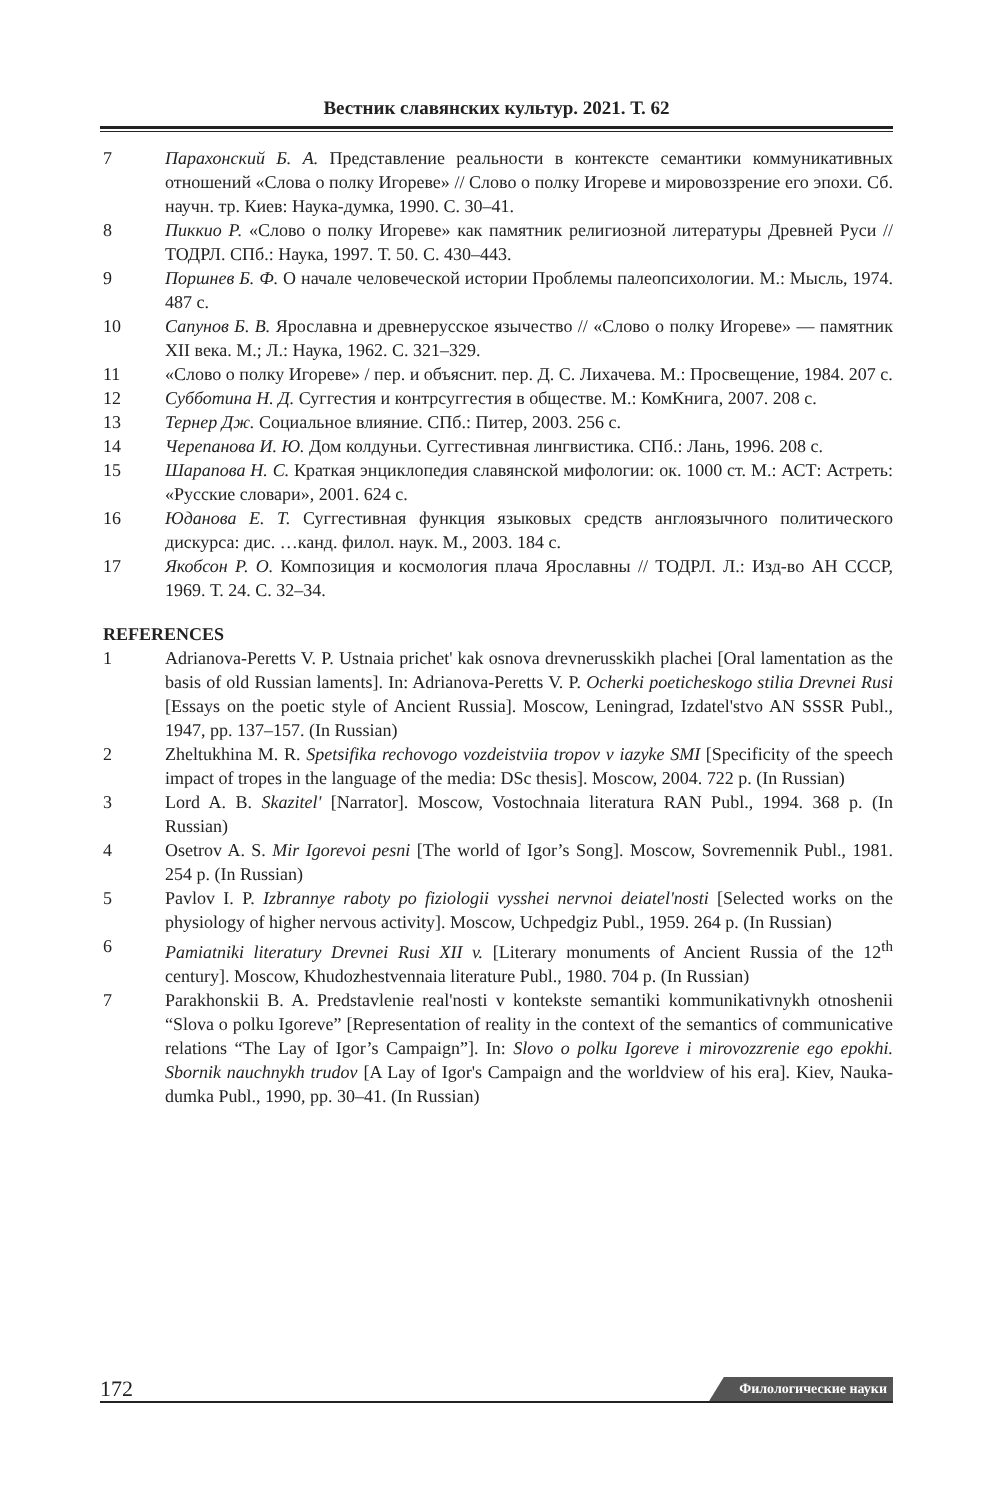Вестник славянских культур. 2021. Т. 62
7 Парахонский Б. А. Представление реальности в контексте семантики коммуникативных отношений «Слова о полку Игореве» // Слово о полку Игореве и мировоззрение его эпохи. Сб. научн. тр. Киев: Наука-думка, 1990. С. 30–41.
8 Пиккио Р. «Слово о полку Игореве» как памятник религиозной литературы Древней Руси // ТОДРЛ. СПб.: Наука, 1997. Т. 50. С. 430–443.
9 Поршнев Б. Ф. О начале человеческой истории Проблемы палеопсихологии. М.: Мысль, 1974. 487 с.
10 Сапунов Б. В. Ярославна и древнерусское язычество // «Слово о полку Игореве» — памятник XII века. М.; Л.: Наука, 1962. С. 321–329.
11 «Слово о полку Игореве» / пер. и объяснит. пер. Д. С. Лихачева. М.: Просвещение, 1984. 207 с.
12 Субботина Н. Д. Суггестия и контрсуггестия в обществе. М.: КомКнига, 2007. 208 с.
13 Тернер Дж. Социальное влияние. СПб.: Питер, 2003. 256 с.
14 Черепанова И. Ю. Дом колдуньи. Суггестивная лингвистика. СПб.: Лань, 1996. 208 с.
15 Шарапова Н. С. Краткая энциклопедия славянской мифологии: ок. 1000 ст. М.: АСТ: Астреть: «Русские словари», 2001. 624 с.
16 Юданова Е. Т. Суггестивная функция языковых средств англоязычного политического дискурса: дис. …канд. филол. наук. М., 2003. 184 с.
17 Якобсон Р. О. Композиция и космология плача Ярославны // ТОДРЛ. Л.: Изд-во АН СССР, 1969. Т. 24. С. 32–34.
REFERENCES
1 Adrianova-Peretts V. P. Ustnaia prichet' kak osnova drevnerusskikh plachei [Oral lamentation as the basis of old Russian laments]. In: Adrianova-Peretts V. P. Ocherki poeticheskogo stilia Drevnei Rusi [Essays on the poetic style of Ancient Russia]. Moscow, Leningrad, Izdatel'stvo AN SSSR Publ., 1947, pp. 137–157. (In Russian)
2 Zheltukhina M. R. Spetsifika rechovogo vozdeistviia tropov v iazyke SMI [Specificity of the speech impact of tropes in the language of the media: DSc thesis]. Moscow, 2004. 722 p. (In Russian)
3 Lord A. B. Skazitel' [Narrator]. Moscow, Vostochnaia literatura RAN Publ., 1994. 368 p. (In Russian)
4 Osetrov A. S. Mir Igorevoi pesni [The world of Igor’s Song]. Moscow, Sovremennik Publ., 1981. 254 p. (In Russian)
5 Pavlov I. P. Izbrannye raboty po fiziologii vysshei nervnoi deiatel'nosti [Selected works on the physiology of higher nervous activity]. Moscow, Uchpedgiz Publ., 1959. 264 p. (In Russian)
6 Pamiatniki literatury Drevnei Rusi XII v. [Literary monuments of Ancient Russia of the 12<sup>th</sup> century]. Moscow, Khudozhestvennaia literature Publ., 1980. 704 p. (In Russian)
7 Parakhonskii B. A. Predstavlenie real'nosti v kontekste semantiki kommunikativnykh otnoshenii “Slova o polku Igoreve” [Representation of reality in the context of the semantics of communicative relations “The Lay of Igor’s Campaign”]. In: Slovo o polku Igoreve i mirovozzrenie ego epokhi. Sbornik nauchnykh trudov [A Lay of Igor's Campaign and the worldview of his era]. Kiev, Nauka-dumka Publ., 1990, pp. 30–41. (In Russian)
172 Филологические науки